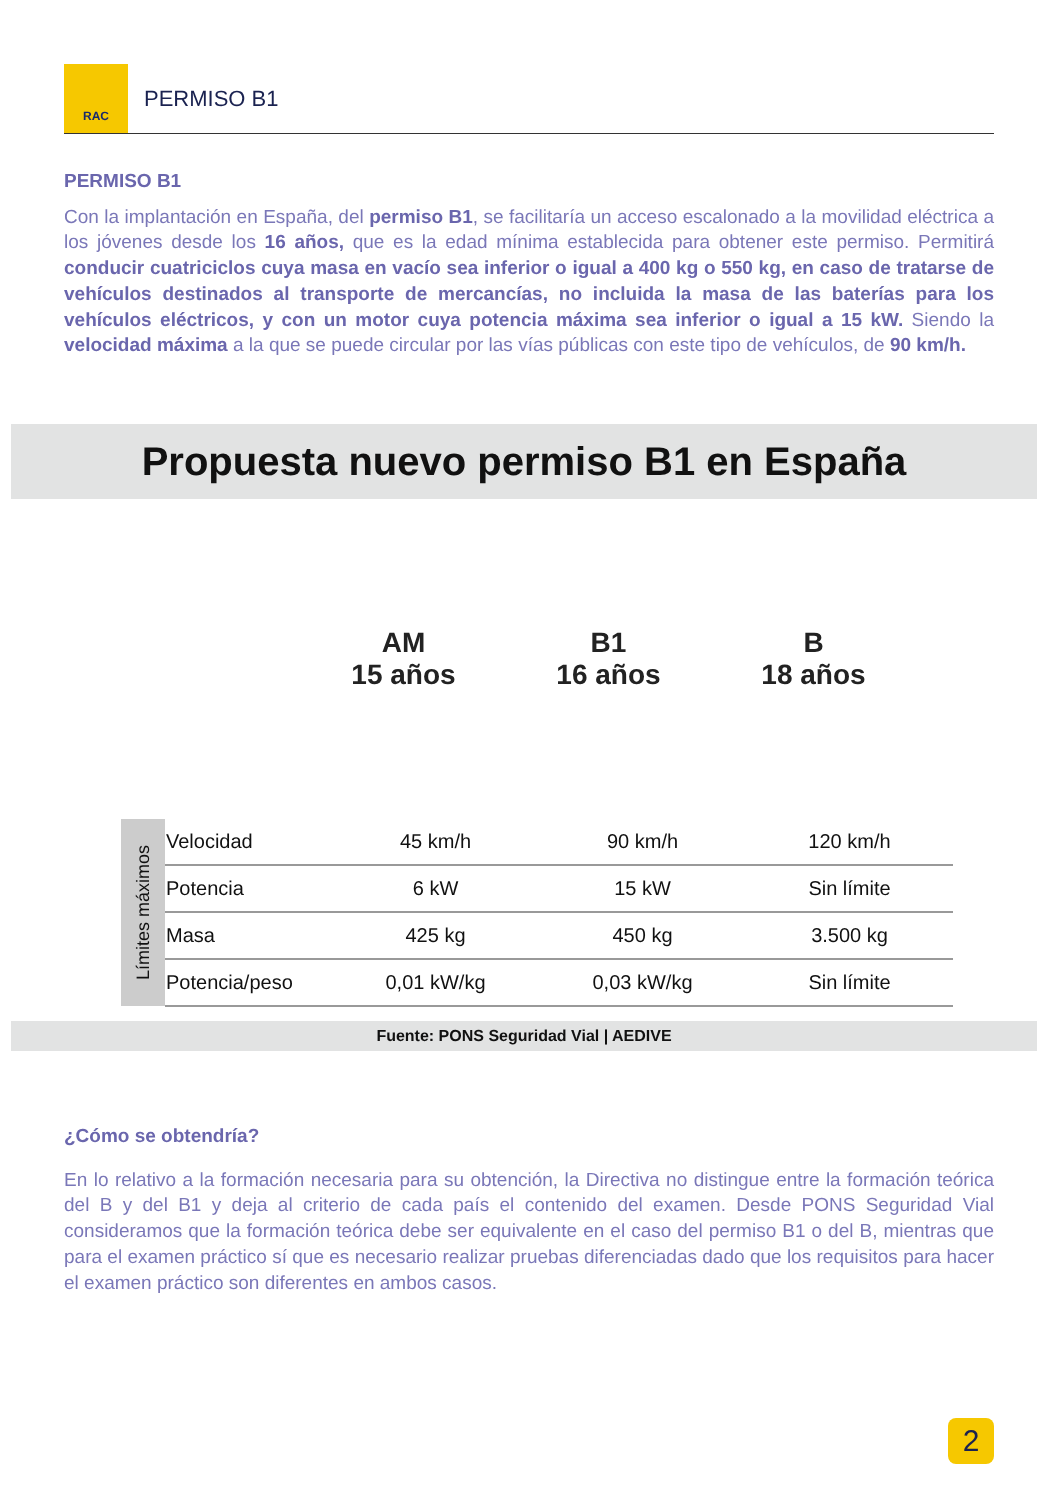RAC
PERMISO B1
PERMISO B1
Con la implantación en España, del permiso B1, se facilitaría un acceso escalonado a la movilidad eléctrica a los jóvenes desde los 16 años, que es la edad mínima establecida para obtener este permiso. Permitirá conducir cuatriciclos cuya masa en vacío sea inferior o igual a 400 kg o 550 kg, en caso de tratarse de vehículos destinados al transporte de mercancías, no incluida la masa de las baterías para los vehículos eléctricos, y con un motor cuya potencia máxima sea inferior o igual a 15 kW. Siendo la velocidad máxima a la que se puede circular por las vías públicas con este tipo de vehículos, de 90 km/h.
Propuesta nuevo permiso B1 en España
AM
15 años
B1
16 años
B
18 años
| Límites máximos | Velocidad | 45 km/h | 90 km/h | 120 km/h |
| | Potencia | 6 kW | 15 kW | Sin límite |
| | Masa | 425 kg | 450 kg | 3.500 kg |
| | Potencia/peso | 0,01 kW/kg | 0,03 kW/kg | Sin límite |
Fuente: PONS Seguridad Vial | AEDIVE
¿Cómo se obtendría?
En lo relativo a la formación necesaria para su obtención, la Directiva no distingue entre la formación teórica del B y del B1 y deja al criterio de cada país el contenido del examen. Desde PONS Seguridad Vial consideramos que la formación teórica debe ser equivalente en el caso del permiso B1 o del B, mientras que para el examen práctico sí que es necesario realizar pruebas diferenciadas dado que los requisitos para hacer el examen práctico son diferentes en ambos casos.
2